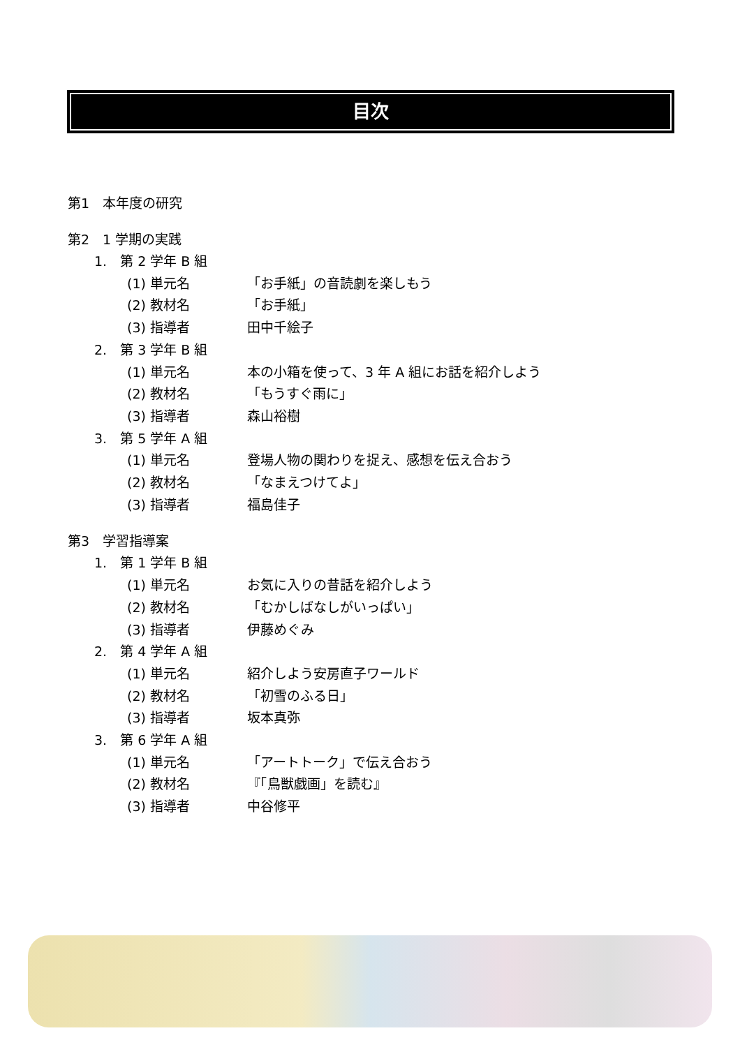目次
第1　本年度の研究
第2　1 学期の実践
1.　第 2 学年 B 組
(1) 単元名 「お手紙」の音読劇を楽しもう
(2) 教材名 「お手紙」
(3) 指導者 田中千絵子
2.　第 3 学年 B 組
(1) 単元名 本の小箱を使って、3 年 A 組にお話を紹介しよう
(2) 教材名 「もうすぐ雨に」
(3) 指導者 森山裕樹
3.　第 5 学年 A 組
(1) 単元名 登場人物の関わりを捉え、感想を伝え合おう
(2) 教材名 「なまえつけてよ」
(3) 指導者 福島佳子
第3　学習指導案
1.　第 1 学年 B 組
(1) 単元名 お気に入りの昔話を紹介しよう
(2) 教材名 「むかしばなしがいっぱい」
(3) 指導者 伊藤めぐみ
2.　第 4 学年 A 組
(1) 単元名 紹介しよう安房直子ワールド
(2) 教材名 「初雪のふる日」
(3) 指導者 坂本真弥
3.　第 6 学年 A 組
(1) 単元名 「アートトーク」で伝え合おう
(2) 教材名 『「鳥獣戯画」を読む』
(3) 指導者 中谷修平